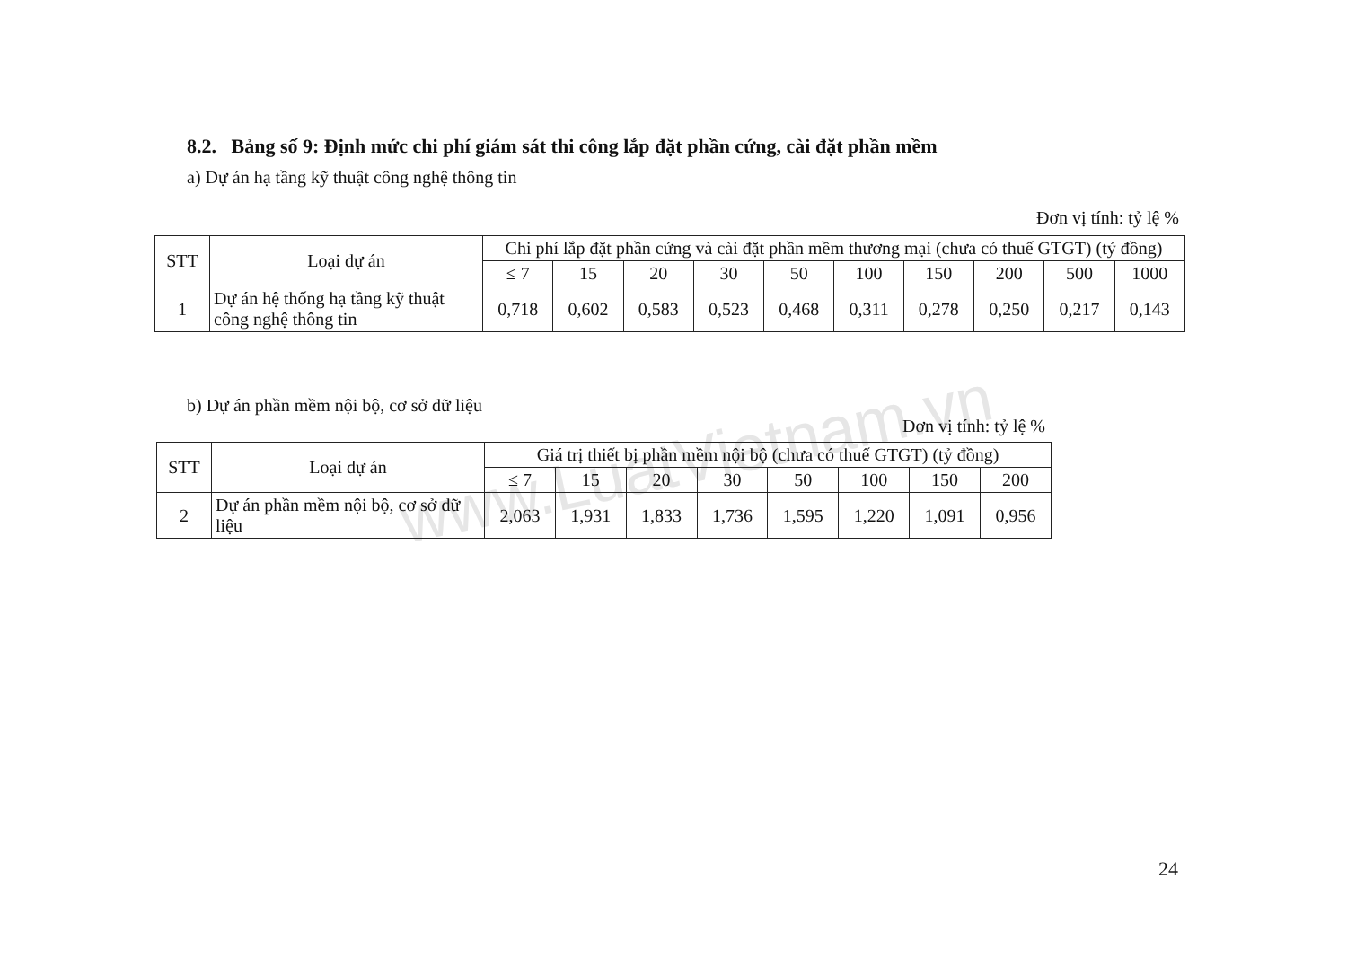www.LuatVietnam.vn
8.2. Bảng số 9: Định mức chi phí giám sát thi công lắp đặt phần cứng, cài đặt phần mềm
a) Dự án hạ tầng kỹ thuật công nghệ thông tin
Đơn vị tính: tỷ lệ %
| STT | Loại dự án | Chi phí lắp đặt phần cứng và cài đặt phần mềm thương mại (chưa có thuế GTGT) (tỷ đồng) | | | | | | | | | |
| --- | --- | --- | --- | --- | --- | --- | --- | --- | --- | --- | --- |
| | | ≤ 7 | 15 | 20 | 30 | 50 | 100 | 150 | 200 | 500 | 1000 |
| 1 | Dự án hệ thống hạ tầng kỹ thuật công nghệ thông tin | 0,718 | 0,602 | 0,583 | 0,523 | 0,468 | 0,311 | 0,278 | 0,250 | 0,217 | 0,143 |
b) Dự án phần mềm nội bộ, cơ sở dữ liệu
Đơn vị tính: tỷ lệ %
| STT | Loại dự án | Giá trị thiết bị phần mềm nội bộ (chưa có thuế GTGT) (tỷ đồng) | | | | | | | |
| --- | --- | --- | --- | --- | --- | --- | --- | --- | --- |
| | | ≤ 7 | 15 | 20 | 30 | 50 | 100 | 150 | 200 |
| 2 | Dự án phần mềm nội bộ, cơ sở dữ liệu | 2,063 | 1,931 | 1,833 | 1,736 | 1,595 | 1,220 | 1,091 | 0,956 |
24